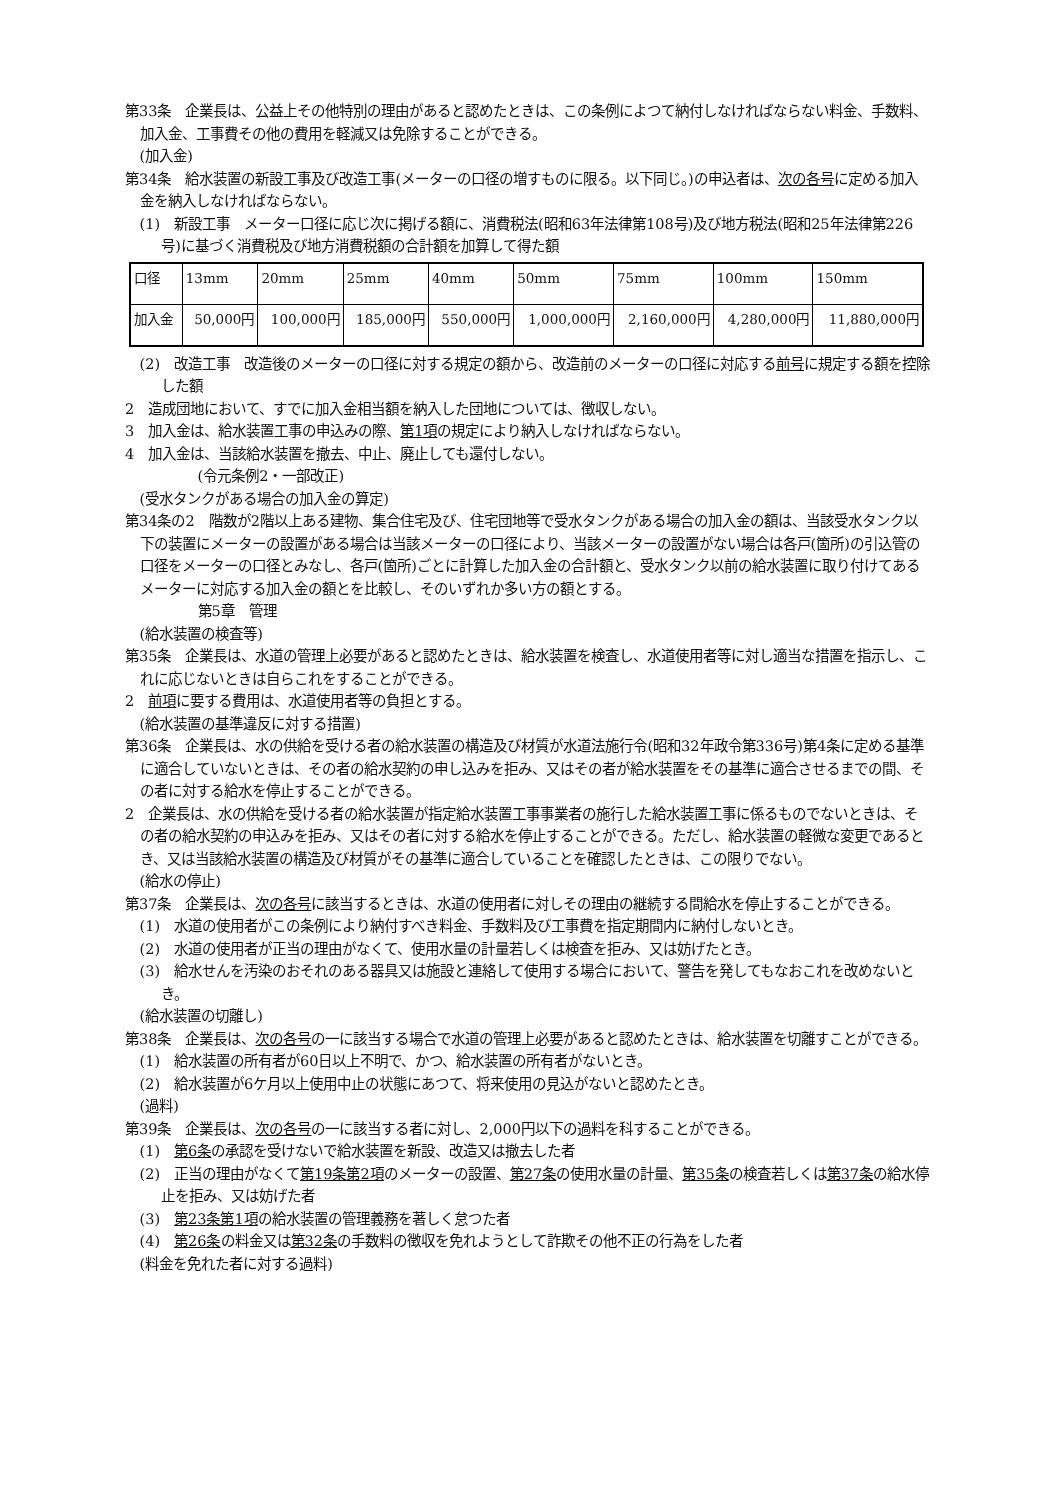第33条　企業長は、公益上その他特別の理由があると認めたときは、この条例によつて納付しなければならない料金、手数料、加入金、工事費その他の費用を軽減又は免除することができる。
(加入金)
第34条　給水装置の新設工事及び改造工事(メーターの口径の増すものに限る。以下同じ。)の申込者は、次の各号に定める加入金を納入しなければならない。
(1)　新設工事　メーター口径に応じ次に掲げる額に、消費税法(昭和63年法律第108号)及び地方税法(昭和25年法律第226号)に基づく消費税及び地方消費税額の合計額を加算して得た額
| 口径 | 13mm | 20mm | 25mm | 40mm | 50mm | 75mm | 100mm | 150mm |
| 加入金 | 50,000円 | 100,000円 | 185,000円 | 550,000円 | 1,000,000円 | 2,160,000円 | 4,280,000円 | 11,880,000円 |
(2)　改造工事　改造後のメーターの口径に対する規定の額から、改造前のメーターの口径に対応する前号に規定する額を控除した額
2　造成団地において、すでに加入金相当額を納入した団地については、徴収しない。
3　加入金は、給水装置工事の申込みの際、第1項の規定により納入しなければならない。
4　加入金は、当該給水装置を撤去、中止、廃止しても還付しない。
(令元条例2・一部改正)
(受水タンクがある場合の加入金の算定)
第34条の2　階数が2階以上ある建物、集合住宅及び、住宅団地等で受水タンクがある場合の加入金の額は、当該受水タンク以下の装置にメーターの設置がある場合は当該メーターの口径により、当該メーターの設置がない場合は各戸(箇所)の引込管の口径をメーターの口径とみなし、各戸(箇所)ごとに計算した加入金の合計額と、受水タンク以前の給水装置に取り付けてあるメーターに対応する加入金の額とを比較し、そのいずれか多い方の額とする。
第5章　管理
(給水装置の検査等)
第35条　企業長は、水道の管理上必要があると認めたときは、給水装置を検査し、水道使用者等に対し適当な措置を指示し、これに応じないときは自らこれをすることができる。
2　前項に要する費用は、水道使用者等の負担とする。
(給水装置の基準違反に対する措置)
第36条　企業長は、水の供給を受ける者の給水装置の構造及び材質が水道法施行令(昭和32年政令第336号)第4条に定める基準に適合していないときは、その者の給水契約の申し込みを拒み、又はその者が給水装置をその基準に適合させるまでの間、その者に対する給水を停止することができる。
2　企業長は、水の供給を受ける者の給水装置が指定給水装置工事事業者の施行した給水装置工事に係るものでないときは、その者の給水契約の申込みを拒み、又はその者に対する給水を停止することができる。ただし、給水装置の軽微な変更であるとき、又は当該給水装置の構造及び材質がその基準に適合していることを確認したときは、この限りでない。
(給水の停止)
第37条　企業長は、次の各号に該当するときは、水道の使用者に対しその理由の継続する間給水を停止することができる。
(1)　水道の使用者がこの条例により納付すべき料金、手数料及び工事費を指定期間内に納付しないとき。
(2)　水道の使用者が正当の理由がなくて、使用水量の計量若しくは検査を拒み、又は妨げたとき。
(3)　給水せんを汚染のおそれのある器具又は施設と連絡して使用する場合において、警告を発してもなおこれを改めないとき。
(給水装置の切離し)
第38条　企業長は、次の各号の一に該当する場合で水道の管理上必要があると認めたときは、給水装置を切離すことができる。
(1)　給水装置の所有者が60日以上不明で、かつ、給水装置の所有者がないとき。
(2)　給水装置が6ケ月以上使用中止の状態にあつて、将来使用の見込がないと認めたとき。
(過料)
第39条　企業長は、次の各号の一に該当する者に対し、2,000円以下の過料を科することができる。
(1)　第6条の承認を受けないで給水装置を新設、改造又は撤去した者
(2)　正当の理由がなくて第19条第2項のメーターの設置、第27条の使用水量の計量、第35条の検査若しくは第37条の給水停止を拒み、又は妨げた者
(3)　第23条第1項の給水装置の管理義務を著しく怠つた者
(4)　第26条の料金又は第32条の手数料の徴収を免れようとして詐欺その他不正の行為をした者
(料金を免れた者に対する過料)